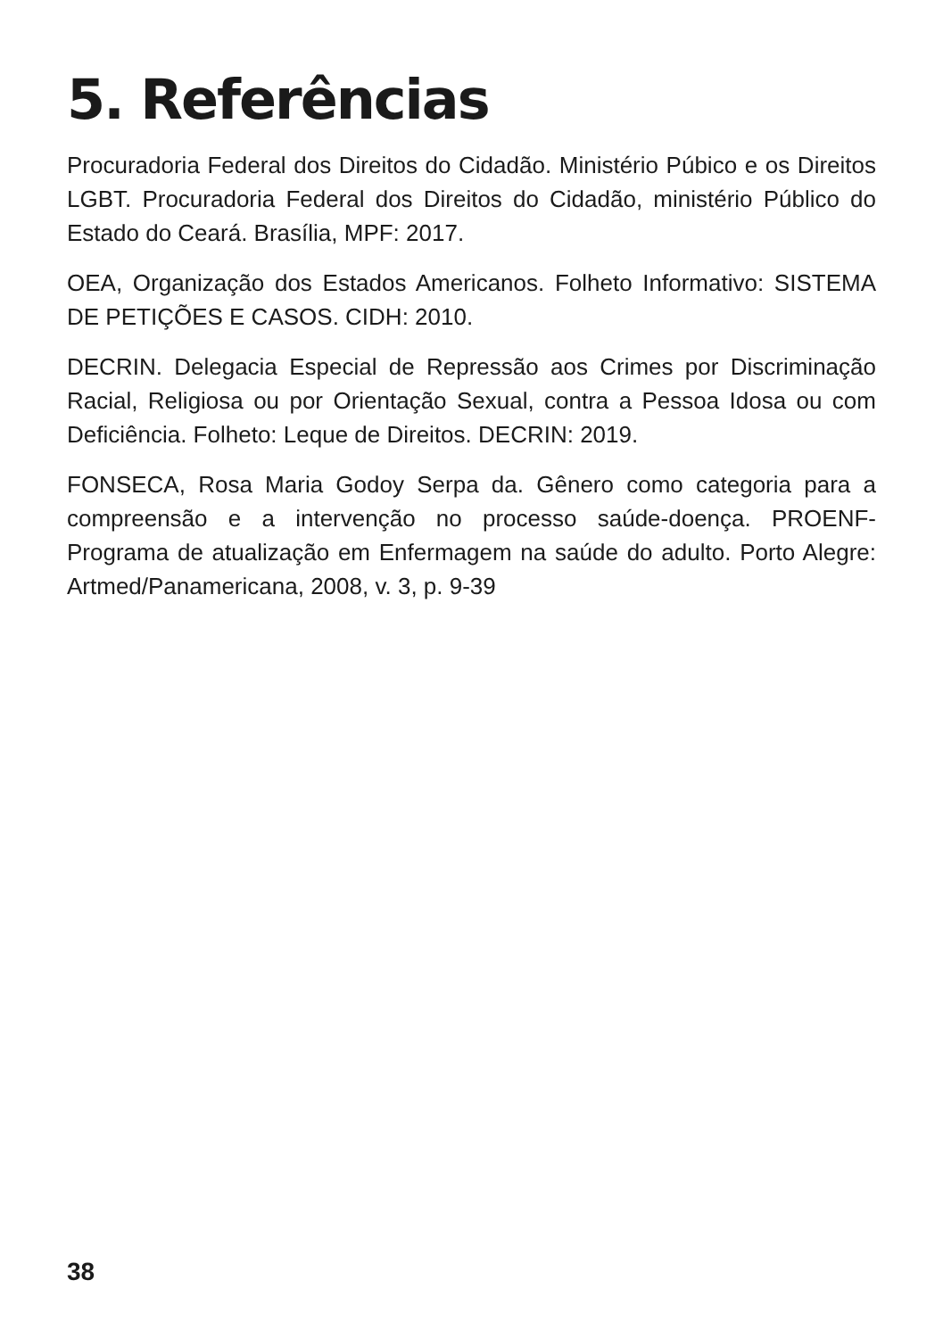5. Referências
Procuradoria Federal dos Direitos do Cidadão. Ministério Púbico e os Direitos LGBT. Procuradoria Federal dos Direitos do Cidadão, ministério Público do Estado do Ceará. Brasília, MPF: 2017.
OEA, Organização dos Estados Americanos. Folheto Informativo: SISTEMA DE PETIÇÕES E CASOS. CIDH: 2010.
DECRIN. Delegacia Especial de Repressão aos Crimes por Discriminação Racial, Religiosa ou por Orientação Sexual, contra a Pessoa Idosa ou com Deficiência. Folheto: Leque de Direitos. DECRIN: 2019.
FONSECA, Rosa Maria Godoy Serpa da. Gênero como categoria para a compreensão e a intervenção no processo saúde-doença. PROENF-Programa de atualização em Enfermagem na saúde do adulto. Porto Alegre: Artmed/Panamericana, 2008, v. 3, p. 9-39
38